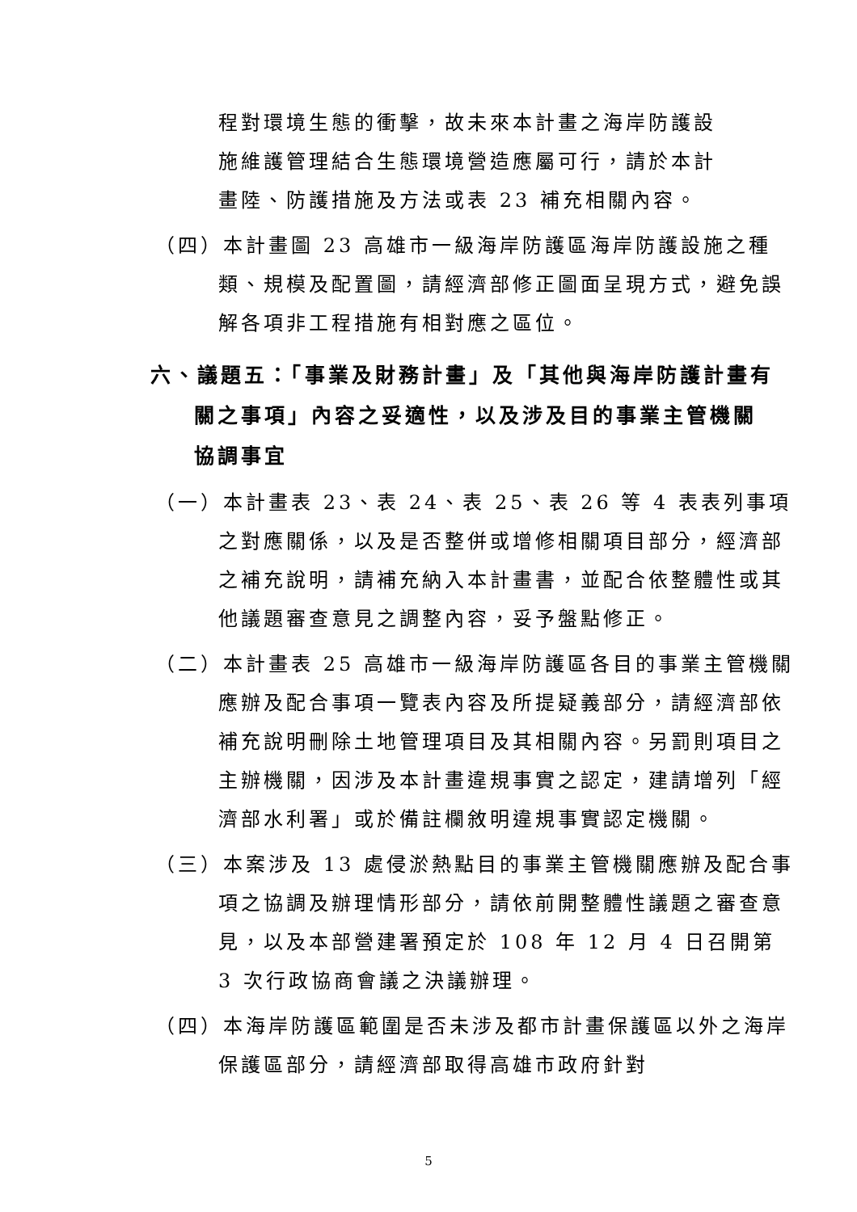程對環境生態的衝擊，故未來本計畫之海岸防護設施維護管理結合生態環境營造應屬可行，請於本計畫陸、防護措施及方法或表 23 補充相關內容。
（四）本計畫圖 23 高雄市一級海岸防護區海岸防護設施之種類、規模及配置圖，請經濟部修正圖面呈現方式，避免誤解各項非工程措施有相對應之區位。
六、議題五：「事業及財務計畫」及「其他與海岸防護計畫有關之事項」內容之妥適性，以及涉及目的事業主管機關協調事宜
（一）本計畫表 23、表 24、表 25、表 26 等 4 表表列事項之對應關係，以及是否整併或增修相關項目部分，經濟部之補充說明，請補充納入本計畫書，並配合依整體性或其他議題審查意見之調整內容，妥予盤點修正。
（二）本計畫表 25 高雄市一級海岸防護區各目的事業主管機關應辦及配合事項一覽表內容及所提疑義部分，請經濟部依補充說明刪除土地管理項目及其相關內容。另罰則項目之主辦機關，因涉及本計畫違規事實之認定，建請增列「經濟部水利署」或於備註欄敘明違規事實認定機關。
（三）本案涉及 13 處侵淤熱點目的事業主管機關應辦及配合事項之協調及辦理情形部分，請依前開整體性議題之審查意見，以及本部營建署預定於 108 年 12 月 4 日召開第 3 次行政協商會議之決議辦理。
（四）本海岸防護區範圍是否未涉及都市計畫保護區以外之海岸保護區部分，請經濟部取得高雄市政府針對
5